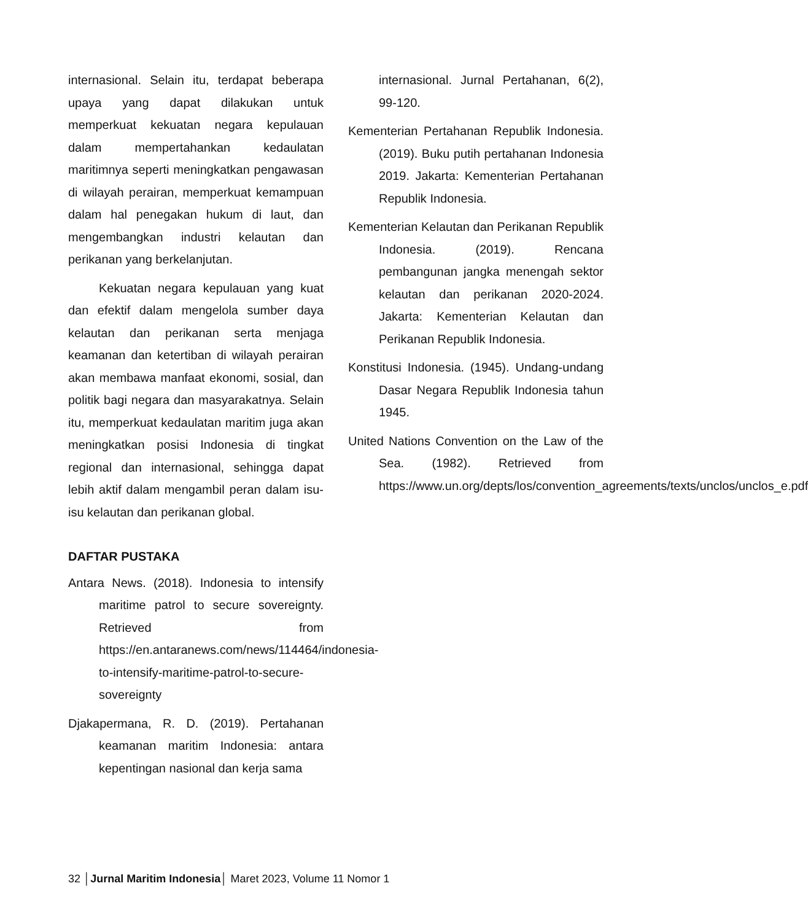internasional. Selain itu, terdapat beberapa upaya yang dapat dilakukan untuk memperkuat kekuatan negara kepulauan dalam mempertahankan kedaulatan maritimnya seperti meningkatkan pengawasan di wilayah perairan, memperkuat kemampuan dalam hal penegakan hukum di laut, dan mengembangkan industri kelautan dan perikanan yang berkelanjutan.
Kekuatan negara kepulauan yang kuat dan efektif dalam mengelola sumber daya kelautan dan perikanan serta menjaga keamanan dan ketertiban di wilayah perairan akan membawa manfaat ekonomi, sosial, dan politik bagi negara dan masyarakatnya. Selain itu, memperkuat kedaulatan maritim juga akan meningkatkan posisi Indonesia di tingkat regional dan internasional, sehingga dapat lebih aktif dalam mengambil peran dalam isu-isu kelautan dan perikanan global.
DAFTAR PUSTAKA
Antara News. (2018). Indonesia to intensify maritime patrol to secure sovereignty. Retrieved from https://en.antaranews.com/news/114464/indonesia-to-intensify-maritime-patrol-to-secure-sovereignty
Djakapermana, R. D. (2019). Pertahanan keamanan maritim Indonesia: antara kepentingan nasional dan kerja sama
internasional. Jurnal Pertahanan, 6(2), 99-120.
Kementerian Pertahanan Republik Indonesia. (2019). Buku putih pertahanan Indonesia 2019. Jakarta: Kementerian Pertahanan Republik Indonesia.
Kementerian Kelautan dan Perikanan Republik Indonesia. (2019). Rencana pembangunan jangka menengah sektor kelautan dan perikanan 2020-2024. Jakarta: Kementerian Kelautan dan Perikanan Republik Indonesia.
Konstitusi Indonesia. (1945). Undang-undang Dasar Negara Republik Indonesia tahun 1945.
United Nations Convention on the Law of the Sea. (1982). Retrieved from https://www.un.org/depts/los/convention_agreements/texts/unclos/unclos_e.pdf
32 │Jurnal Maritim Indonesia│ Maret 2023, Volume 11 Nomor 1